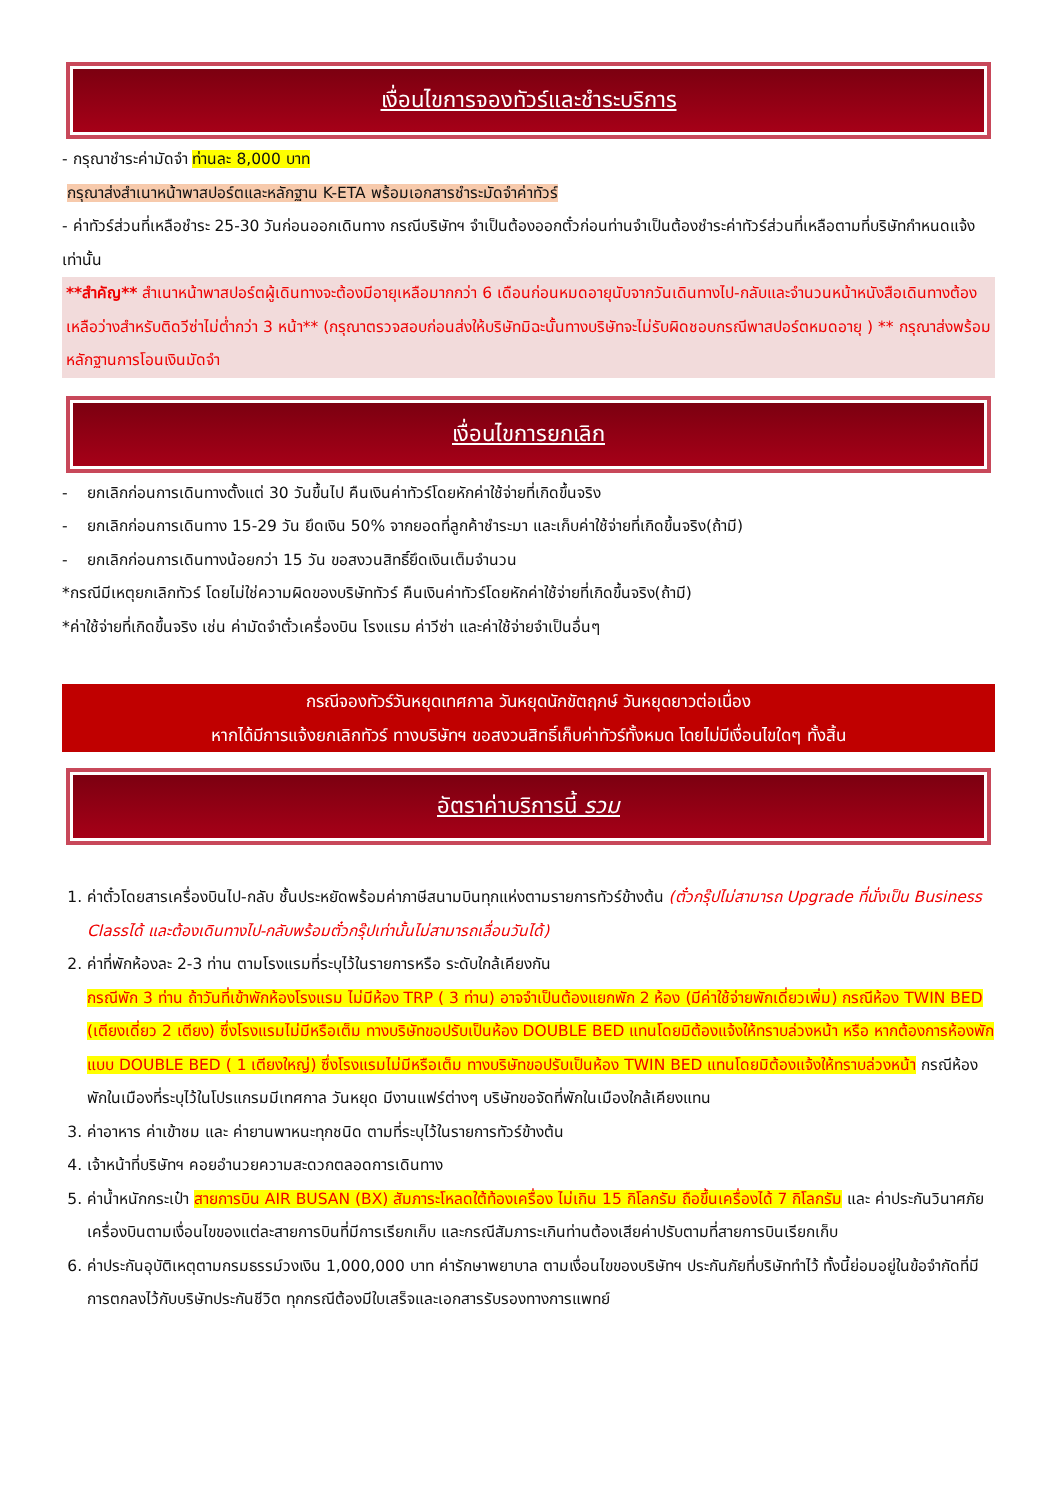เงื่อนไขการจองทัวร์และชำระบริการ
- กรุณาชำระค่ามัดจำ ท่านละ 8,000 บาท
กรุณาส่งสำเนาหน้าพาสปอร์ตและหลักฐาน K-ETA พร้อมเอกสารชำระมัดจำค่าทัวร์
- ค่าทัวร์ส่วนที่เหลือชำระ 25-30 วันก่อนออกเดินทาง กรณีบริษัทฯ จำเป็นต้องออกตั๋วก่อนท่านจำเป็นต้องชำระค่าทัวร์ส่วนที่เหลือตามที่บริษัทกำหนดแจ้งเท่านั้น
**สำคัญ** สำเนาหน้าพาสปอร์ตผู้เดินทางจะต้องมีอายุเหลือมากกว่า 6 เดือนก่อนหมดอายุนับจากวันเดินทางไป-กลับและจำนวนหน้าหนังสือเดินทางต้องเหลือว่างสำหรับติดวีซ่าไม่ต่ำกว่า 3 หน้า** (กรุณาตรวจสอบก่อนส่งให้บริษัทมิฉะนั้นทางบริษัทจะไม่รับผิดชอบกรณีพาสปอร์ตหมดอายุ ) ** กรุณาส่งพร้อมหลักฐานการโอนเงินมัดจำ
เงื่อนไขการยกเลิก
- ยกเลิกก่อนการเดินทางตั้งแต่ 30 วันขึ้นไป คืนเงินค่าทัวร์โดยหักค่าใช้จ่ายที่เกิดขึ้นจริง
- ยกเลิกก่อนการเดินทาง 15-29 วัน ยึดเงิน 50% จากยอดที่ลูกค้าชำระมา และเก็บค่าใช้จ่ายที่เกิดขึ้นจริง(ถ้ามี)
- ยกเลิกก่อนการเดินทางน้อยกว่า 15 วัน ขอสงวนสิทธิ์ยึดเงินเต็มจำนวน
*กรณีมีเหตุยกเลิกทัวร์ โดยไม่ใช่ความผิดของบริษัททัวร์ คืนเงินค่าทัวร์โดยหักค่าใช้จ่ายที่เกิดขึ้นจริง(ถ้ามี)
*ค่าใช้จ่ายที่เกิดขึ้นจริง เช่น ค่ามัดจำตั๋วเครื่องบิน โรงแรม ค่าวีซ่า และค่าใช้จ่ายจำเป็นอื่นๆ
กรณีจองทัวร์วันหยุดเทศกาล วันหยุดนักขัตฤกษ์ วันหยุดยาวต่อเนื่อง
หากได้มีการแจ้งยกเลิกทัวร์ ทางบริษัทฯ ขอสงวนสิทธิ์เก็บค่าทัวร์ทั้งหมด โดยไม่มีเงื่อนไขใดๆ ทั้งสิ้น
อัตราค่าบริการนี้ รวม
1. ค่าตั๋วโดยสารเครื่องบินไป-กลับ ชั้นประหยัดพร้อมค่าภาษีสนามบินทุกแห่งตามรายการทัวร์ข้างต้น (ตั๋วกรุ๊ปไม่สามารถ Upgrade ที่นั่งเป็น Business Classได้ และต้องเดินทางไป-กลับพร้อมตั๋วกรุ๊ปเท่านั้นไม่สามารถเลื่อนวันได้)
2. ค่าที่พักห้องละ 2-3 ท่าน ตามโรงแรมที่ระบุไว้ในรายการหรือ ระดับใกล้เคียงกัน
กรณีพัก 3 ท่าน ถ้าวันที่เข้าพักห้องโรงแรม ไม่มีห้อง TRP ( 3 ท่าน) อาจจำเป็นต้องแยกพัก 2 ห้อง (มีค่าใช้จ่ายพักเดี่ยวเพิ่ม) กรณีห้อง TWIN BED (เตียงเดี่ยว 2 เตียง) ซึ่งโรงแรมไม่มีหรือเต็ม ทางบริษัทขอปรับเป็นห้อง DOUBLE BED แทนโดยมิต้องแจ้งให้ทราบล่วงหน้า หรือ หากต้องการห้องพักแบบ DOUBLE BED ( 1 เตียงใหญ่) ซึ่งโรงแรมไม่มีหรือเต็ม ทางบริษัทขอปรับเป็นห้อง TWIN BED แทนโดยมิต้องแจ้งให้ทราบล่วงหน้า กรณีห้องพักในเมืองที่ระบุไว้ในโปรแกรมมีเทศกาล วันหยุด มีงานแฟร์ต่างๆ บริษัทขอจัดที่พักในเมืองใกล้เคียงแทน
3. ค่าอาหาร ค่าเข้าชม และ ค่ายานพาหนะทุกชนิด ตามที่ระบุไว้ในรายการทัวร์ข้างต้น
4. เจ้าหน้าที่บริษัทฯ คอยอำนวยความสะดวกตลอดการเดินทาง
5. ค่าน้ำหนักกระเป๋า สายการบิน AIR BUSAN (BX) สัมภาระโหลดใต้ท้องเครื่อง ไม่เกิน 15 กิโลกรัม ถือขึ้นเครื่องได้ 7 กิโลกรัม และ ค่าประกันวินาศภัยเครื่องบินตามเงื่อนไขของแต่ละสายการบินที่มีการเรียกเก็บ และกรณีสัมภาระเกินท่านต้องเสียค่าปรับตามที่สายการบินเรียกเก็บ
6. ค่าประกันอุบัติเหตุตามกรมธรรม์วงเงิน 1,000,000 บาท ค่ารักษาพยาบาล ตามเงื่อนไขของบริษัทฯ ประกันภัยที่บริษัททำไว้ ทั้งนี้ย่อมอยู่ในข้อจำกัดที่มีการตกลงไว้กับบริษัทประกันชีวิต ทุกกรณีต้องมีใบเสร็จและเอกสารรับรองทางการแพทย์